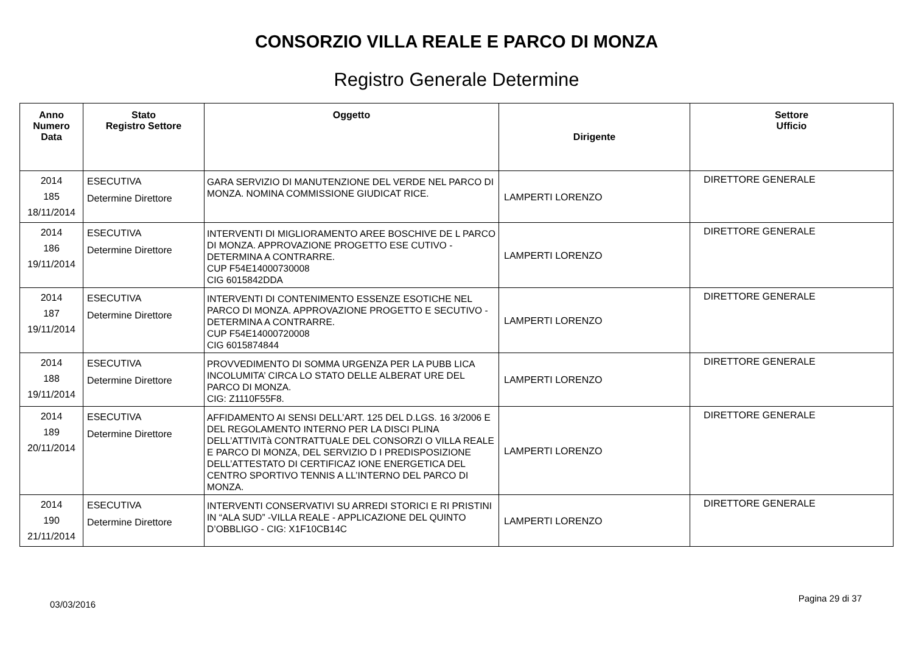CONSORZIO VILLA REALE E PARCO DI MONZA
Registro Generale Determine
| Anno Numero Data | Stato Registro Settore | Oggetto | Dirigente | Settore Ufficio |
| --- | --- | --- | --- | --- |
| 2014 185 18/11/2014 | ESECUTIVA Determine Direttore | GARA SERVIZIO DI MANUTENZIONE DEL VERDE NEL PARCO DI MONZA. NOMINA COMMISSIONE GIUDICAT RICE. | LAMPERTI LORENZO | DIRETTORE GENERALE |
| 2014 186 19/11/2014 | ESECUTIVA Determine Direttore | INTERVENTI DI MIGLIORAMENTO AREE BOSCHIVE DE L PARCO DI MONZA. APPROVAZIONE PROGETTO ESE CUTIVO - DETERMINA A CONTRARRE. CUP F54E14000730008 CIG 6015842DDA | LAMPERTI LORENZO | DIRETTORE GENERALE |
| 2014 187 19/11/2014 | ESECUTIVA Determine Direttore | INTERVENTI DI CONTENIMENTO ESSENZE ESOTICHE NEL PARCO DI MONZA. APPROVAZIONE PROGETTO E SECUTIVO - DETERMINA A CONTRARRE. CUP F54E14000720008 CIG 6015874844 | LAMPERTI LORENZO | DIRETTORE GENERALE |
| 2014 188 19/11/2014 | ESECUTIVA Determine Direttore | PROVVEDIMENTO DI SOMMA URGENZA PER LA PUBB LICA INCOLUMITA’ CIRCA LO STATO DELLE ALBERAT URE DEL PARCO DI MONZA. CIG: Z1110F55F8. | LAMPERTI LORENZO | DIRETTORE GENERALE |
| 2014 189 20/11/2014 | ESECUTIVA Determine Direttore | AFFIDAMENTO AI SENSI DELL’ART. 125 DEL D.LGS. 16 3/2006 E DEL REGOLAMENTO INTERNO PER LA DISCI PLINA DELL’ATTIVITà CONTRATTUALE DEL CONSORZI O VILLA REALE E PARCO DI MONZA, DEL SERVIZIO D I PREDISPOSIZIONE DELL’ATTESTATO DI CERTIFICAZ IONE ENERGETICA DEL CENTRO SPORTIVO TENNIS A LL’INTERNO DEL PARCO DI MONZA. | LAMPERTI LORENZO | DIRETTORE GENERALE |
| 2014 190 21/11/2014 | ESECUTIVA Determine Direttore | INTERVENTI CONSERVATIVI SU ARREDI STORICI E RI PRISTINI IN “ALA SUD” -VILLA REALE - APPLICAZIONE DEL QUINTO D’OBBLIGO - CIG: X1F10CB14C | LAMPERTI LORENZO | DIRETTORE GENERALE |
03/03/2016 Pagina 29 di 37